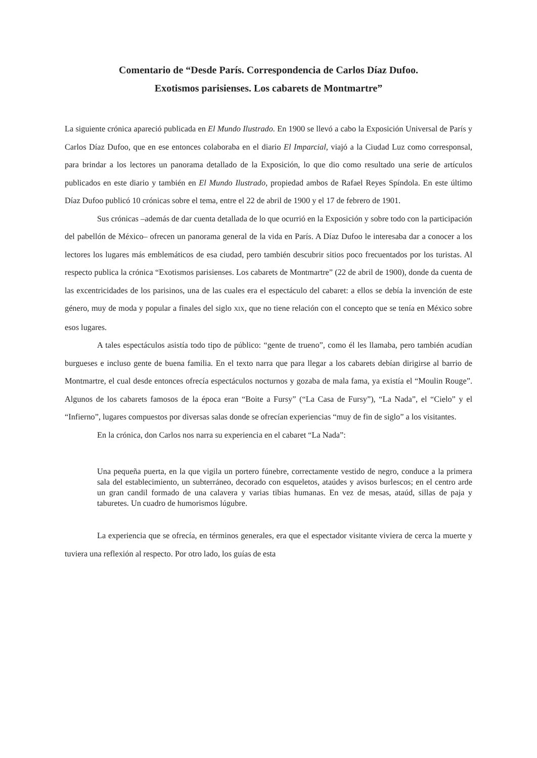Comentario de “Desde París. Correspondencia de Carlos Díaz Dufoo.
Exotismos parisienses. Los cabarets de Montmartre”
La siguiente crónica apareció publicada en El Mundo Ilustrado. En 1900 se llevó a cabo la Exposición Universal de París y Carlos Díaz Dufoo, que en ese entonces colaboraba en el diario El Imparcial, viajó a la Ciudad Luz como corresponsal, para brindar a los lectores un panorama detallado de la Exposición, lo que dio como resultado una serie de artículos publicados en este diario y también en El Mundo Ilustrado, propiedad ambos de Rafael Reyes Spíndola. En este último Díaz Dufoo publicó 10 crónicas sobre el tema, entre el 22 de abril de 1900 y el 17 de febrero de 1901.
Sus crónicas –además de dar cuenta detallada de lo que ocurrió en la Exposición y sobre todo con la participación del pabellón de México– ofrecen un panorama general de la vida en París. A Díaz Dufoo le interesaba dar a conocer a los lectores los lugares más emblemáticos de esa ciudad, pero también descubrir sitios poco frecuentados por los turistas. Al respecto publica la crónica “Exotismos parisienses. Los cabarets de Montmartre” (22 de abril de 1900), donde da cuenta de las excentricidades de los parisinos, una de las cuales era el espectáculo del cabaret: a ellos se debía la invención de este género, muy de moda y popular a finales del siglo XIX, que no tiene relación con el concepto que se tenía en México sobre esos lugares.
A tales espectáculos asistía todo tipo de público: “gente de trueno”, como él les llamaba, pero también acudían burgueses e incluso gente de buena familia. En el texto narra que para llegar a los cabarets debían dirigirse al barrio de Montmartre, el cual desde entonces ofrecía espectáculos nocturnos y gozaba de mala fama, ya existía el “Moulin Rouge”. Algunos de los cabarets famosos de la época eran “Boite a Fursy” (“La Casa de Fursy”), “La Nada”, el “Cielo” y el “Infierno”, lugares compuestos por diversas salas donde se ofrecían experiencias “muy de fin de siglo” a los visitantes.
En la crónica, don Carlos nos narra su experiencia en el cabaret “La Nada”:
Una pequeña puerta, en la que vigila un portero fúnebre, correctamente vestido de negro, conduce a la primera sala del establecimiento, un subterráneo, decorado con esqueletos, ataúdes y avisos burlescos; en el centro arde un gran candil formado de una calavera y varias tibias humanas. En vez de mesas, ataúd, sillas de paja y taburetes. Un cuadro de humorismos lúgubre.
La experiencia que se ofrecía, en términos generales, era que el espectador visitante viviera de cerca la muerte y tuviera una reflexión al respecto. Por otro lado, los guías de esta